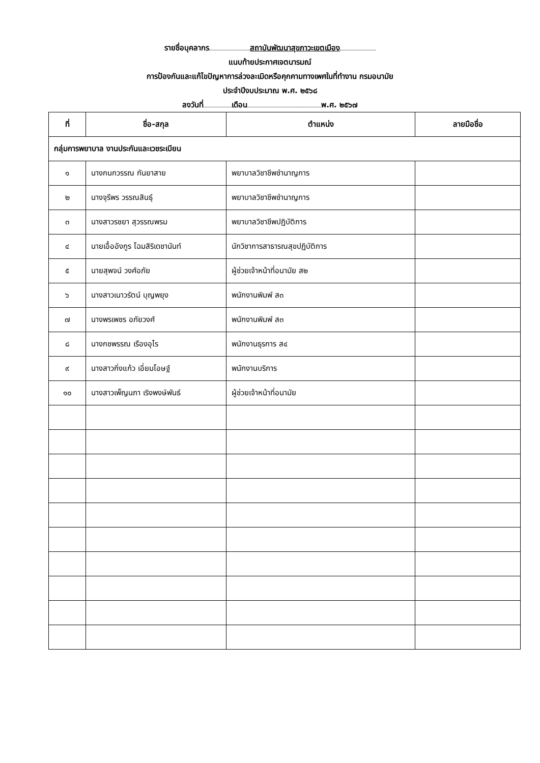รายชื่อบุคลากร สถาบันพัฒนาสุขภาวะเขตเมือง
แนบท้ายประกาศเจตนารมณ์
การป้องกันและแก้ไขปัญหาการล่วงละเมิดหรือคุกคามทางเพศในที่ทำงาน กรมอนามัย
ประจำปีงบประมาณ พ.ศ. ๒๕๖๘
ลงวันที่ เดือน พ.ศ. ๒๕๖๗
| ที่ | ชื่อ-สกุล | ตำแหน่ง | ลายมือชื่อ |
| --- | --- | --- | --- |
| กลุ่มการพยาบาล งานประกันและเวชระเบียน | | | |
| ๑ | นางกนกวรรณ กันยาสาย | พยาบาลวิชาชีพชำนาญการ | |
| ๒ | นางจุรีพร วรรณสินธุ์ | พยาบาลวิชาชีพชำนาญการ | |
| ๓ | นางสาวรชยา สุวรรณพรม | พยาบาลวิชาชีพปฏิบัติการ | |
| ๔ | นายเอื้ออังกูร โฉมสิริเดชานันท์ | นักวิชาการสาธารณสุขปฏิบัติการ | |
| ๕ | นายสุพจน์ วงศ์อภัย | ผู้ช่วยเจ้าหน้าที่อนามัย ส๒ | |
| ๖ | นางสาวเนาวรัตน์ บุญพยุง | พนักงานพิมพ์ ส๓ | |
| ๗ | นางพรเพชร อภัยวงศ์ | พนักงานพิมพ์ ส๓ | |
| ๘ | นางกชพรรณ เรืองอุไร | พนักงานธุรการ ส๔ | |
| ๙ | นางสาวกิ่งแก้ว เอี่ยมโอษฐ์ | พนักงานบริการ | |
| ๑๐ | นางสาวเพ็ญนภา เริงพงษ์พันธ์ | ผู้ช่วยเจ้าหน้าที่อนามัย | |